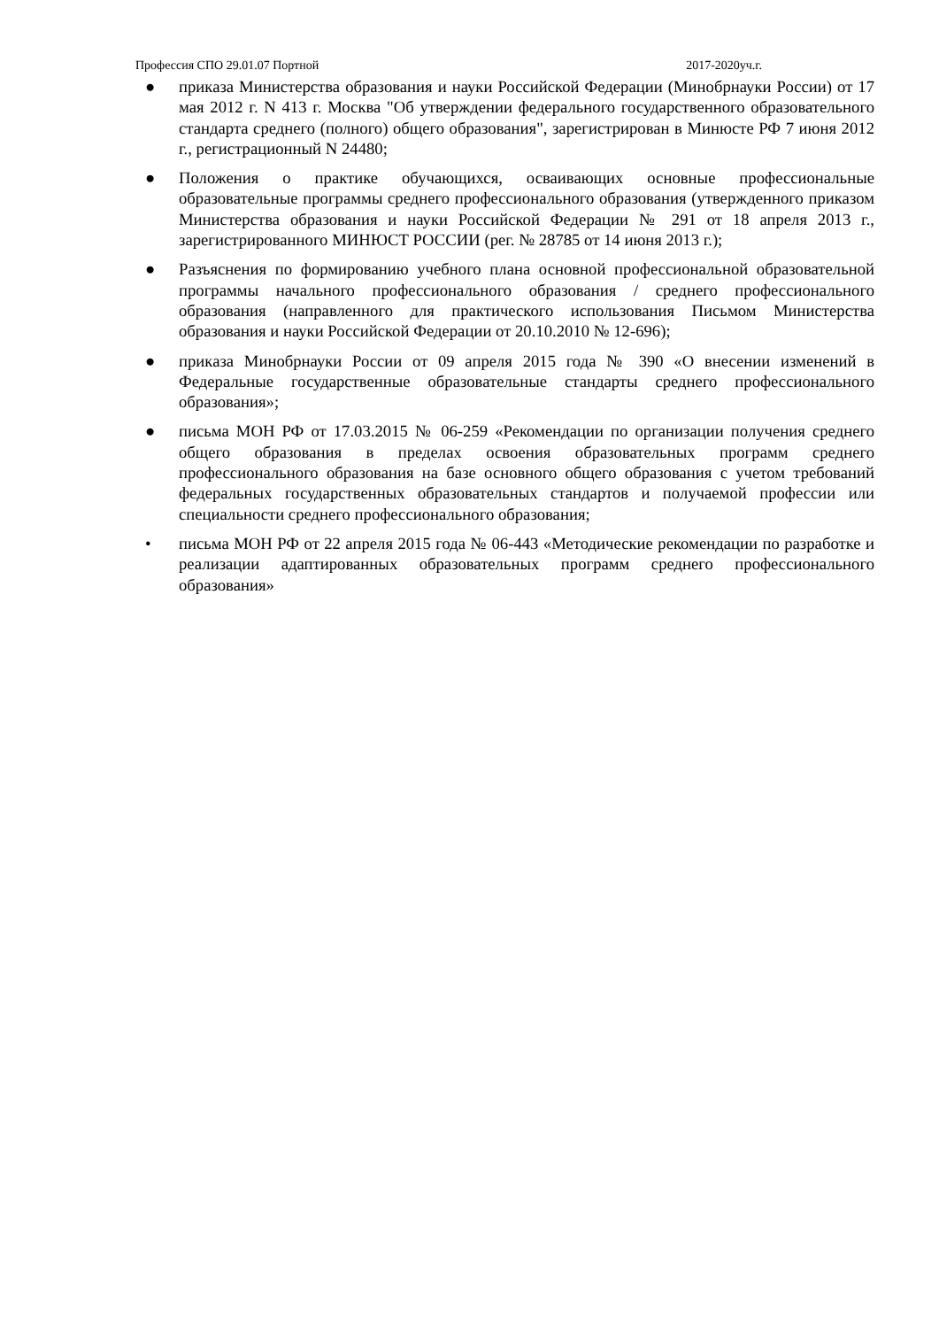Профессия СПО 29.01.07 Портной 2017-2020уч.г.
● приказа Министерства образования и науки Российской Федерации (Минобрнауки России) от 17 мая 2012 г. N 413 г. Москва "Об утверждении федерального государственного образовательного стандарта среднего (полного) общего образования", зарегистрирован в Минюсте РФ 7 июня 2012 г., регистрационный N 24480;
● Положения о практике обучающихся, осваивающих основные профессиональные образовательные программы среднего профессионального образования (утвержденного приказом Министерства образования и науки Российской Федерации № 291 от 18 апреля 2013 г., зарегистрированного МИНЮСТ РОССИИ (рег. № 28785 от 14 июня 2013 г.);
● Разъяснения по формированию учебного плана основной профессиональной образовательной программы начального профессионального образования / среднего профессионального образования (направленного для практического использования Письмом Министерства образования и науки Российской Федерации от 20.10.2010 № 12-696);
● приказа Минобрнауки России от 09 апреля 2015 года № 390 «О внесении изменений в Федеральные государственные образовательные стандарты среднего профессионального образования»;
● письма МОН РФ от 17.03.2015 № 06-259 «Рекомендации по организации получения среднего общего образования в пределах освоения образовательных программ среднего профессионального образования на базе основного общего образования с учетом требований федеральных государственных образовательных стандартов и получаемой профессии или специальности среднего профессионального образования;
• письма МОН РФ от 22 апреля 2015 года № 06-443 «Методические рекомендации по разработке и реализации адаптированных образовательных программ среднего профессионального образования»